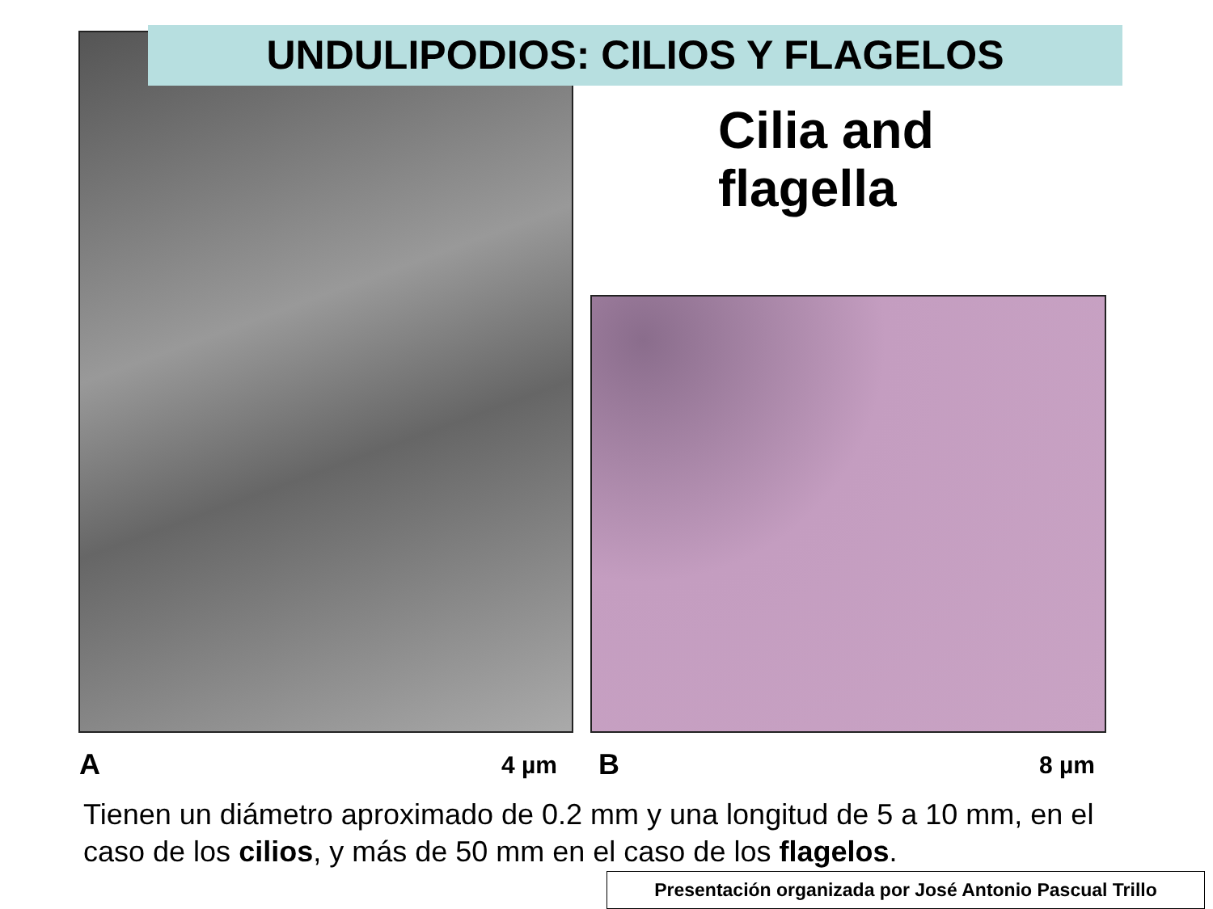UNDULIPODIOS: CILIOS Y FLAGELOS
Cilia and
flagella
A 4 µm B 8 µm
Tienen un diámetro aproximado de 0.2 mm y una longitud de 5 a 10 mm, en el caso de los cilios, y más de 50 mm en el caso de los flagelos.
Presentación organizada por José Antonio Pascual Trillo